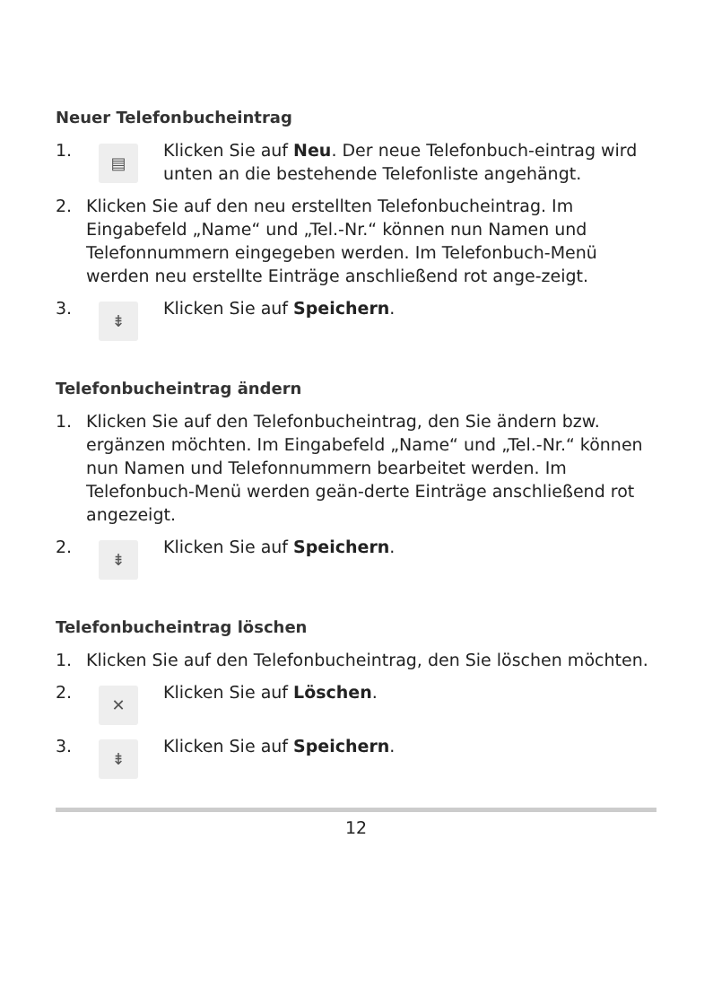Neuer Telefonbucheintrag
1.
▤
Klicken Sie auf Neu. Der neue Telefonbuch-eintrag wird unten an die bestehende Telefonliste angehängt.
2. Klicken Sie auf den neu erstellten Telefonbucheintrag. Im Eingabefeld „Name“ und „Tel.-Nr.“ können nun Namen und Telefonnummern eingegeben werden. Im Telefonbuch-Menü werden neu erstellte Einträge anschließend rot ange-zeigt.
3.
⇟
Klicken Sie auf Speichern.
Telefonbucheintrag ändern
1. Klicken Sie auf den Telefonbucheintrag, den Sie ändern bzw. ergänzen möchten. Im Eingabefeld „Name“ und „Tel.-Nr.“ können nun Namen und Telefonnummern bearbeitet werden. Im Telefonbuch-Menü werden geän-derte Einträge anschließend rot angezeigt.
2.
⇟
Klicken Sie auf Speichern.
Telefonbucheintrag löschen
1. Klicken Sie auf den Telefonbucheintrag, den Sie löschen möchten.
2.
✕
Klicken Sie auf Löschen.
3.
⇟
Klicken Sie auf Speichern.
12